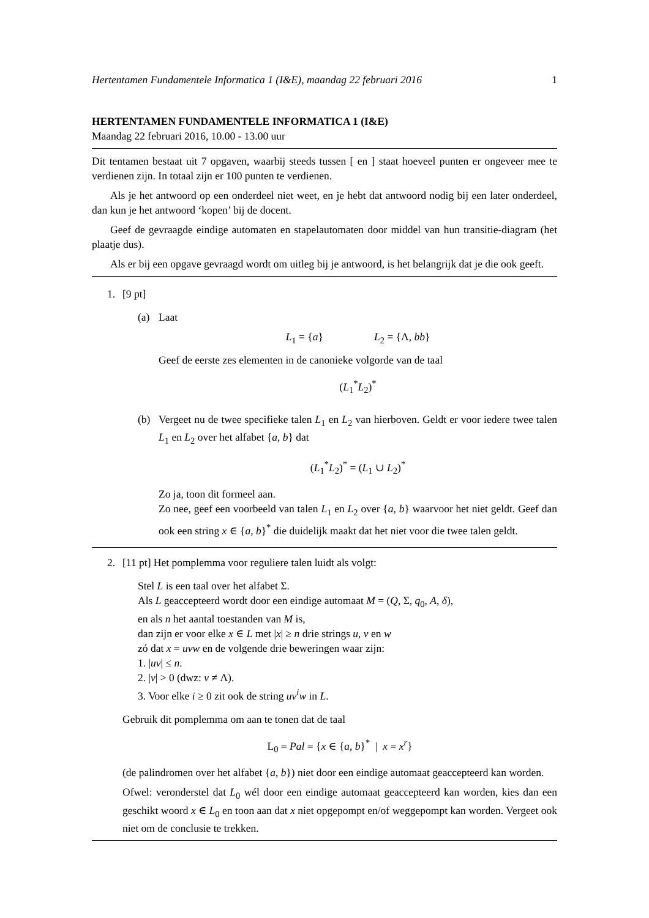Hertentamen Fundamentele Informatica 1 (I&E), maandag 22 februari 2016 1
HERTENTAMEN FUNDAMENTELE INFORMATICA 1 (I&E)
Maandag 22 februari 2016, 10.00 - 13.00 uur
Dit tentamen bestaat uit 7 opgaven, waarbij steeds tussen [ en ] staat hoeveel punten er ongeveer mee te verdienen zijn. In totaal zijn er 100 punten te verdienen.
Als je het antwoord op een onderdeel niet weet, en je hebt dat antwoord nodig bij een later onderdeel, dan kun je het antwoord ‘kopen’ bij de docent.
Geef de gevraagde eindige automaten en stapelautomaten door middel van hun transitie-diagram (het plaatje dus).
Als er bij een opgave gevraagd wordt om uitleg bij je antwoord, is het belangrijk dat je die ook geeft.
1. [9 pt]
(a) Laat
L<sub>1</sub> = {a} L<sub>2</sub> = {Λ, bb}
Geef de eerste zes elementen in de canonieke volgorde van de taal
(L<sub>1</sub><sup>*</sup>L<sub>2</sub>)<sup>*</sup>
(b) Vergeet nu de twee specifieke talen L<sub>1</sub> en L<sub>2</sub> van hierboven. Geldt er voor iedere twee talen L<sub>1</sub> en L<sub>2</sub> over het alfabet {a, b} dat
(L<sub>1</sub><sup>*</sup>L<sub>2</sub>)<sup>*</sup> = (L<sub>1</sub> ∪ L<sub>2</sub>)<sup>*</sup>
Zo ja, toon dit formeel aan.
Zo nee, geef een voorbeeld van talen L<sub>1</sub> en L<sub>2</sub> over {a, b} waarvoor het niet geldt. Geef dan ook een string x ∈ {a, b}<sup>*</sup> die duidelijk maakt dat het niet voor die twee talen geldt.
2. [11 pt] Het pomplemma voor reguliere talen luidt als volgt:
Stel L is een taal over het alfabet Σ.
Als L geaccepteerd wordt door een eindige automaat M = (Q, Σ, q<sub>0</sub>, A, δ),
en als n het aantal toestanden van M is,
dan zijn er voor elke x ∈ L met |x| ≥ n drie strings u, v en w
zó dat x = uvw en de volgende drie beweringen waar zijn:
1. |uv| ≤ n.
2. |v| > 0 (dwz: v ≠ Λ).
3. Voor elke i ≥ 0 zit ook de string uv<sup>i</sup>w in L.
Gebruik dit pomplemma om aan te tonen dat de taal
L<sub>0</sub> = Pal = {x ∈ {a, b}<sup>*</sup> | x = x<sup>r</sup>}
(de palindromen over het alfabet {a, b}) niet door een eindige automaat geaccepteerd kan worden.
Ofwel: veronderstel dat L<sub>0</sub> wél door een eindige automaat geaccepteerd kan worden, kies dan een geschikt woord x ∈ L<sub>0</sub> en toon aan dat x niet opgepompt en/of weggepompt kan worden. Vergeet ook niet om de conclusie te trekken.